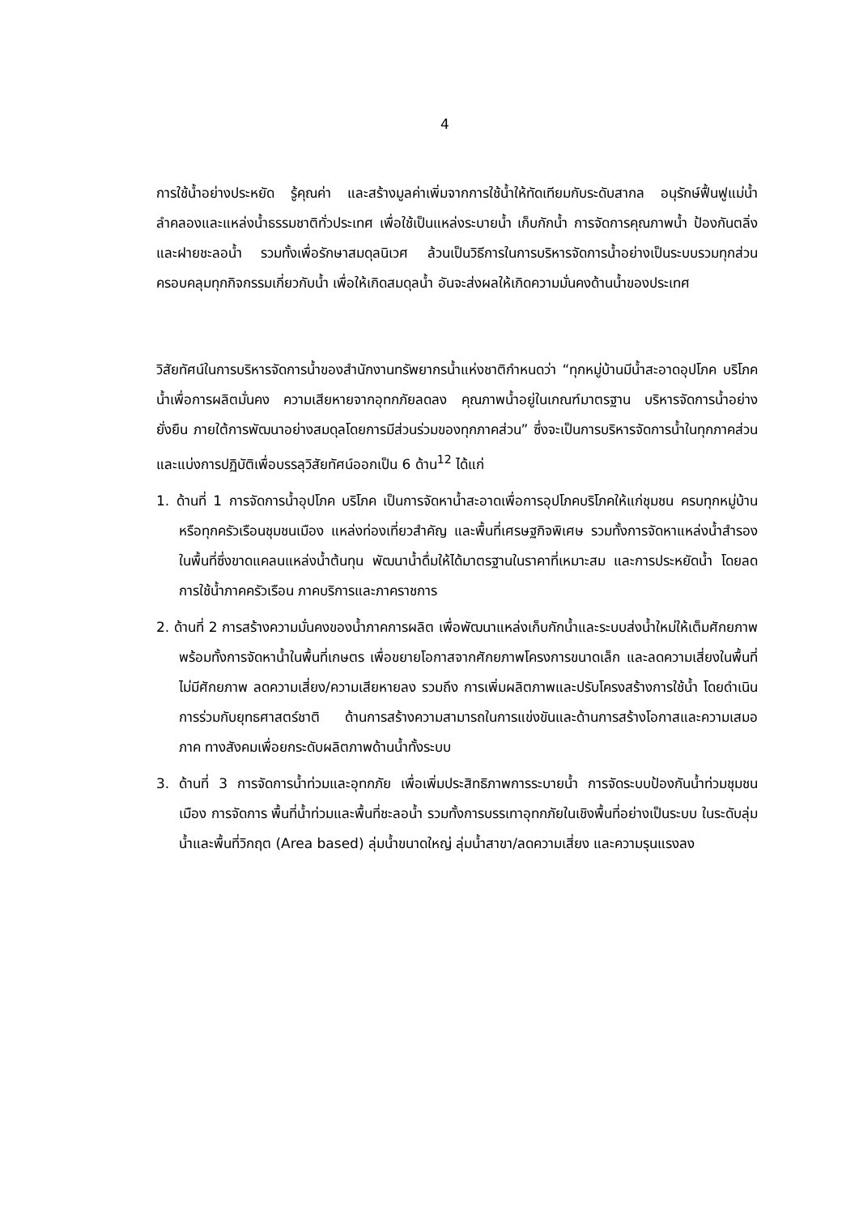4
การใช้น้ำอย่างประหยัด รู้คุณค่า และสร้างมูลค่าเพิ่มจากการใช้น้ำให้ทัดเทียมกับระดับสากล อนุรักษ์ฟื้นฟูแม่น้ำลำคลองและแหล่งน้ำธรรมชาติทั่วประเทศ เพื่อใช้เป็นแหล่งระบายน้ำ เก็บกักน้ำ การจัดการคุณภาพน้ำ ป้องกันตลิ่งและฝายชะลอน้ำ รวมทั้งเพื่อรักษาสมดุลนิเวศ ล้วนเป็นวิธีการในการบริหารจัดการน้ำอย่างเป็นระบบรวมทุกส่วน ครอบคลุมทุกกิจกรรมเกี่ยวกับน้ำ เพื่อให้เกิดสมดุลน้ำ อันจะส่งผลให้เกิดความมั่นคงด้านน้ำของประเทศ
วิสัยทัศน์ในการบริหารจัดการน้ำของสำนักงานทรัพยากรน้ำแห่งชาติกำหนดว่า “ทุกหมู่บ้านมีน้ำสะอาดอุปโภค บริโภค น้ำเพื่อการผลิตมั่นคง ความเสียหายจากอุทกภัยลดลง คุณภาพน้ำอยู่ในเกณฑ์มาตรฐาน บริหารจัดการน้ำอย่างยั่งยืน ภายใต้การพัฒนาอย่างสมดุลโดยการมีส่วนร่วมของทุกภาคส่วน” ซึ่งจะเป็นการบริหารจัดการน้ำในทุกภาคส่วน และแบ่งการปฏิบัติเพื่อบรรลุวิสัยทัศน์ออกเป็น 6 ด้าน<sup>12</sup> ได้แก่
1. ด้านที่ 1 การจัดการน้ำอุปโภค บริโภค เป็นการจัดหาน้ำสะอาดเพื่อการอุปโภคบริโภคให้แก่ชุมชน ครบทุกหมู่บ้านหรือทุกครัวเรือนชุมชนเมือง แหล่งท่องเที่ยวสำคัญ และพื้นที่เศรษฐกิจพิเศษ รวมทั้งการจัดหาแหล่งน้ำสำรองในพื้นที่ซึ่งขาดแคลนแหล่งน้ำต้นทุน พัฒนาน้ำดื่มให้ได้มาตรฐานในราคาที่เหมาะสม และการประหยัดน้ำ โดยลดการใช้น้ำภาคครัวเรือน ภาคบริการและภาคราชการ
2. ด้านที่ 2 การสร้างความมั่นคงของน้ำภาคการผลิต เพื่อพัฒนาแหล่งเก็บกักน้ำและระบบส่งน้ำใหม่ให้เต็มศักยภาพ พร้อมทั้งการจัดหาน้ำในพื้นที่เกษตร เพื่อขยายโอกาสจากศักยภาพโครงการขนาดเล็ก และลดความเสี่ยงในพื้นที่ไม่มีศักยภาพ ลดความเสี่ยง/ความเสียหายลง รวมถึง การเพิ่มผลิตภาพและปรับโครงสร้างการใช้น้ำ โดยดำเนินการร่วมกับยุทธศาสตร์ชาติ ด้านการสร้างความสามารถในการแข่งขันและด้านการสร้างโอกาสและความเสมอภาค ทางสังคมเพื่อยกระดับผลิตภาพด้านน้ำทั้งระบบ
3. ด้านที่ 3 การจัดการน้ำท่วมและอุทกภัย เพื่อเพิ่มประสิทธิภาพการระบายน้ำ การจัดระบบป้องกันน้ำท่วมชุมชนเมือง การจัดการ พื้นที่น้ำท่วมและพื้นที่ชะลอน้ำ รวมทั้งการบรรเทาอุทกภัยในเชิงพื้นที่อย่างเป็นระบบ ในระดับลุ่มน้ำและพื้นที่วิกฤต (Area based) ลุ่มน้ำขนาดใหญ่ ลุ่มน้ำสาขา/ลดความเสี่ยง และความรุนแรงลง